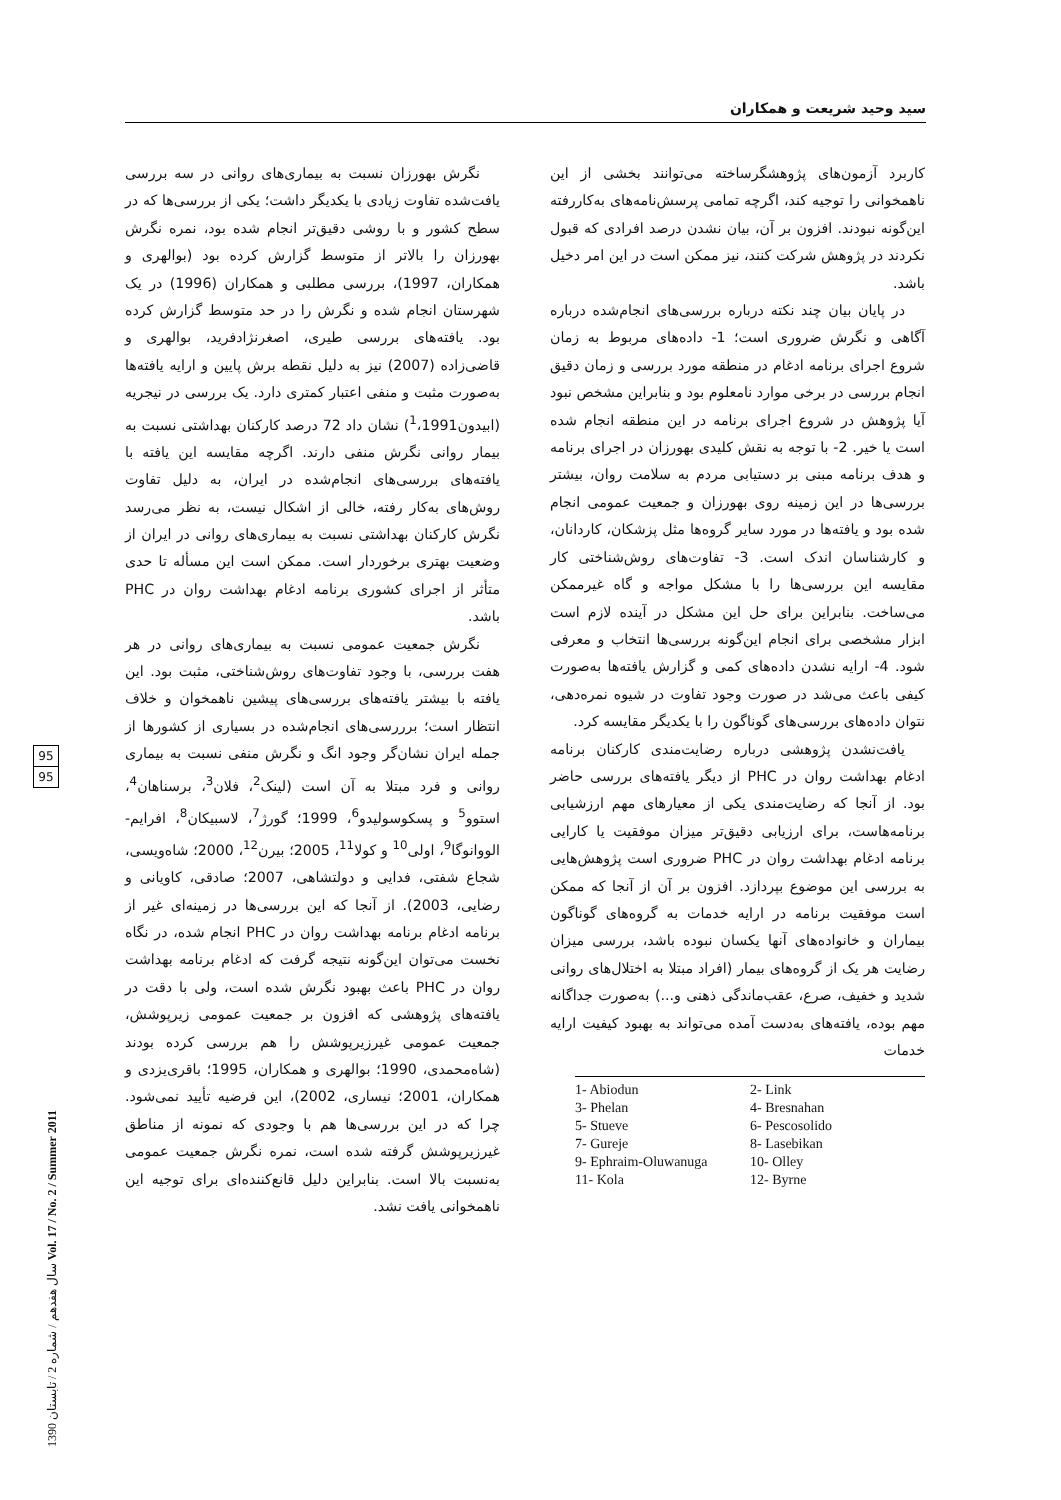سید وحید شریعت و همکاران
نگرش بهورزان نسبت به بیماری‌های روانی در سه بررسی یافت‌شده تفاوت زیادی با یکدیگر داشت؛ یکی از بررسی‌ها که در سطح کشور و با روشی دقیق‌تر انجام شده بود، نمره نگرش بهورزان را بالاتر از متوسط گزارش کرده بود (بوالهری و همکاران، 1997)، بررسی مطلبی و همکاران (1996) در یک شهرستان انجام شده و نگرش را در حد متوسط گزارش کرده بود. یافته‌های بررسی طیری، اصغرنژادفرید، بوالهری و قاضی‌زاده (2007) نیز به دلیل نقطه برش پایین و ارایه یافته‌ها به‌صورت مثبت و منفی اعتبار کمتری دارد. یک بررسی در نیجریه (ابیدون<sup>1</sup>،1991) نشان داد 72 درصد کارکنان بهداشتی نسبت به بیمار روانی نگرش منفی دارند. اگرچه مقایسه این یافته با یافته‌های بررسی‌های انجام‌شده در ایران، به دلیل تفاوت روش‌های به‌کار رفته، خالی از اشکال نیست، به نظر می‌رسد نگرش کارکنان بهداشتی نسبت به بیماری‌های روانی در ایران از وضعیت بهتری برخوردار است. ممکن است این مسأله تا حدی متأثر از اجرای کشوری برنامه ادغام بهداشت روان در PHC باشد.
نگرش جمعیت عمومی نسبت به بیماری‌های روانی در هر هفت بررسی، با وجود تفاوت‌های روش‌شناختی، مثبت بود. این یافته با بیشتر یافته‌های بررسی‌های پیشین ناهمخوان و خلاف انتظار است؛ برررسی‌های انجام‌شده در بسیاری از کشورها از جمله ایران نشان‌گر وجود انگ و نگرش منفی نسبت به بیماری روانی و فرد مبتلا به آن است (لینک<sup>2</sup>، فلان<sup>3</sup>، برسناهان<sup>4</sup>، استوو<sup>5</sup> و پسکوسولیدو<sup>6</sup>، 1999؛ گورژ<sup>7</sup>، لاسبیکان<sup>8</sup>، افرایم- الووانوگا<sup>9</sup>، اولی<sup>10</sup> و کولا<sup>11</sup>، 2005؛ بیرن<sup>12</sup>، 2000؛ شاه‌ویسی، شجاع شفتی، فدایی و دولتشاهی، 2007؛ صادقی، کاویانی و رضایی، 2003). از آنجا که این بررسی‌ها در زمینه‌ای غیر از برنامه ادغام برنامه بهداشت روان در PHC انجام شده، در نگاه نخست می‌توان این‌گونه نتیجه گرفت که ادغام برنامه بهداشت روان در PHC باعث بهبود نگرش شده است، ولی با دقت در یافته‌های پژوهشی که افزون بر جمعیت عمومی زیرپوشش، جمعیت عمومی غیرزیرپوشش را هم بررسی کرده بودند (شاه‌محمدی، 1990؛ بوالهری و همکاران، 1995؛ باقری‌یزدی و همکاران، 2001؛ نیساری، 2002)، این فرضیه تأیید نمی‌شود. چرا که در این بررسی‌ها هم با وجودی که نمونه از مناطق غیرزیرپوشش گرفته شده است، نمره نگرش جمعیت عمومی به‌نسبت بالا است. بنابراین دلیل قانع‌کننده‌ای برای توجیه این ناهمخوانی یافت نشد.
کاربرد آزمون‌های پژوهشگرساخته می‌توانند بخشی از این ناهمخوانی را توجیه کند، اگرچه تمامی پرسش‌نامه‌های به‌کاررفته این‌گونه نبودند. افزون بر آن، بیان نشدن درصد افرادی که قبول نکردند در پژوهش شرکت کنند، نیز ممکن است در این امر دخیل باشد.
در پایان بیان چند نکته درباره بررسی‌های انجام‌شده درباره آگاهی و نگرش ضروری است؛ 1- داده‌های مربوط به زمان شروع اجرای برنامه ادغام در منطقه مورد بررسی و زمان دقیق انجام بررسی در برخی موارد نامعلوم بود و بنابراین مشخص نبود آیا پژوهش در شروع اجرای برنامه در این منطقه انجام شده است یا خیر. 2- با توجه به نقش کلیدی بهورزان در اجرای برنامه و هدف برنامه مبنی بر دستیابی مردم به سلامت روان، بیشتر بررسی‌ها در این زمینه روی بهورزان و جمعیت عمومی انجام شده بود و یافته‌ها در مورد سایر گروه‌ها مثل پزشکان، کاردانان، و کارشناسان اندک است. 3- تفاوت‌های روش‌شناختی کار مقایسه این بررسی‌ها را با مشکل مواجه و گاه غیرممکن می‌ساخت. بنابراین برای حل این مشکل در آینده لازم است ابزار مشخصی برای انجام این‌گونه بررسی‌ها انتخاب و معرفی شود. 4- ارایه نشدن داده‌های کمی و گزارش یافته‌ها به‌صورت کیفی باعث می‌شد در صورت وجود تفاوت در شیوه نمره‌دهی، نتوان داده‌های بررسی‌های گوناگون را با یکدیگر مقایسه کرد.
یافت‌نشدن پژوهشی درباره رضایت‌مندی کارکنان برنامه ادغام بهداشت روان در PHC از دیگر یافته‌های بررسی حاضر بود. از آنجا که رضایت‌مندی یکی از معیارهای مهم ارزشیابی برنامه‌هاست، برای ارزیابی دقیق‌تر میزان موفقیت یا کارایی برنامه ادغام بهداشت روان در PHC ضروری است پژوهش‌هایی به بررسی این موضوع بپردازد. افزون بر آن از آنجا که ممکن است موفقیت برنامه در ارایه خدمات به گروه‌های گوناگون بیماران و خانواده‌های آنها یکسان نبوده باشد، بررسی میزان رضایت هر یک از گروه‌های بیمار (افراد مبتلا به اختلال‌های روانی شدید و خفیف، صرع، عقب‌ماندگی ذهنی و...) به‌صورت جداگانه مهم بوده، یافته‌های به‌دست آمده می‌تواند به بهبود کیفیت ارایه خدمات
1- Abiodun
2- Link
3- Phelan
4- Bresnahan
5- Stueve
6- Pescosolido
7- Gureje
8- Lasebikan
9- Ephraim-Oluwanuga
10- Olley
11- Kola
12- Byrne
95
95
سال هفدهم / شماره 2 / تابستان 1390 Vol. 17 / No. 2 / Summer 2011